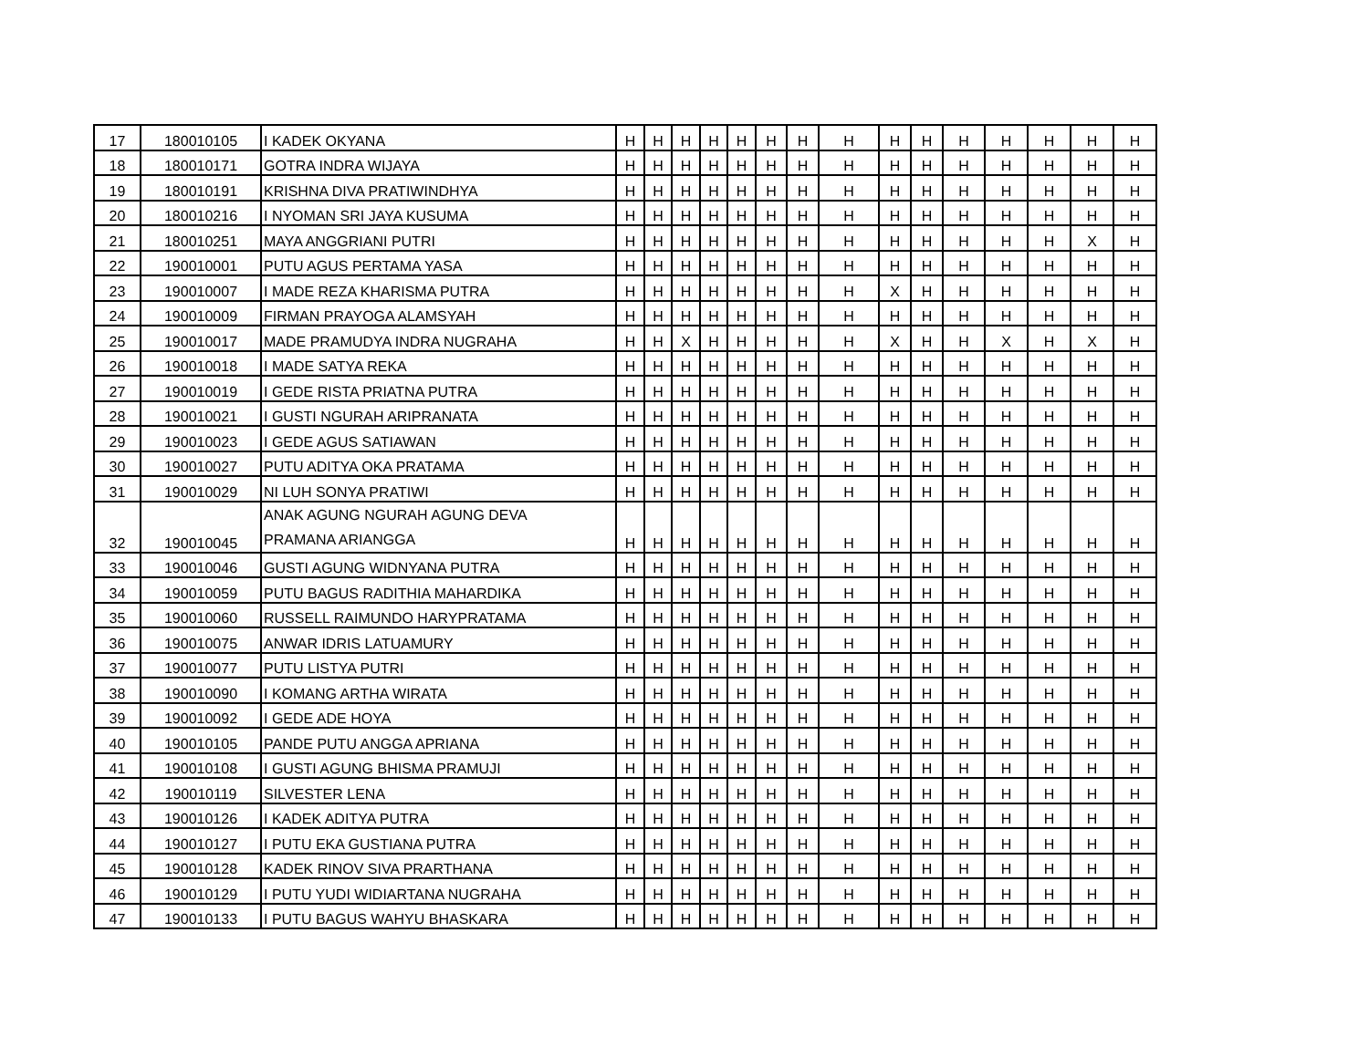| 17 | 180010105 | I KADEK OKYANA | H | H | H | H | H | H | H | H | H | H | H | H | H | H | H |
| 18 | 180010171 | GOTRA INDRA WIJAYA | H | H | H | H | H | H | H | H | H | H | H | H | H | H | H |
| 19 | 180010191 | KRISHNA DIVA PRATIWINDHYA | H | H | H | H | H | H | H | H | H | H | H | H | H | H | H |
| 20 | 180010216 | I NYOMAN SRI JAYA KUSUMA | H | H | H | H | H | H | H | H | H | H | H | H | H | H | H |
| 21 | 180010251 | MAYA ANGGRIANI PUTRI | H | H | H | H | H | H | H | H | H | H | H | H | H | X | H |
| 22 | 190010001 | PUTU AGUS PERTAMA YASA | H | H | H | H | H | H | H | H | H | H | H | H | H | H | H |
| 23 | 190010007 | I MADE REZA KHARISMA PUTRA | H | H | H | H | H | H | H | H | X | H | H | H | H | H | H |
| 24 | 190010009 | FIRMAN PRAYOGA ALAMSYAH | H | H | H | H | H | H | H | H | H | H | H | H | H | H | H |
| 25 | 190010017 | MADE PRAMUDYA INDRA NUGRAHA | H | H | X | H | H | H | H | H | X | H | H | X | H | X | H |
| 26 | 190010018 | I MADE SATYA REKA | H | H | H | H | H | H | H | H | H | H | H | H | H | H | H |
| 27 | 190010019 | I GEDE RISTA PRIATNA PUTRA | H | H | H | H | H | H | H | H | H | H | H | H | H | H | H |
| 28 | 190010021 | I GUSTI NGURAH ARIPRANATA | H | H | H | H | H | H | H | H | H | H | H | H | H | H | H |
| 29 | 190010023 | I GEDE AGUS SATIAWAN | H | H | H | H | H | H | H | H | H | H | H | H | H | H | H |
| 30 | 190010027 | PUTU ADITYA OKA PRATAMA | H | H | H | H | H | H | H | H | H | H | H | H | H | H | H |
| 31 | 190010029 | NI LUH SONYA PRATIWI | H | H | H | H | H | H | H | H | H | H | H | H | H | H | H |
| 32 | 190010045 | ANAK AGUNG NGURAH AGUNG DEVA PRAMANA ARIANGGA | H | H | H | H | H | H | H | H | H | H | H | H | H | H | H |
| 33 | 190010046 | GUSTI AGUNG WIDNYANA PUTRA | H | H | H | H | H | H | H | H | H | H | H | H | H | H | H |
| 34 | 190010059 | PUTU BAGUS RADITHIA MAHARDIKA | H | H | H | H | H | H | H | H | H | H | H | H | H | H | H |
| 35 | 190010060 | RUSSELL RAIMUNDO HARYPRATAMA | H | H | H | H | H | H | H | H | H | H | H | H | H | H | H |
| 36 | 190010075 | ANWAR IDRIS LATUAMURY | H | H | H | H | H | H | H | H | H | H | H | H | H | H | H |
| 37 | 190010077 | PUTU LISTYA PUTRI | H | H | H | H | H | H | H | H | H | H | H | H | H | H | H |
| 38 | 190010090 | I KOMANG ARTHA WIRATA | H | H | H | H | H | H | H | H | H | H | H | H | H | H | H |
| 39 | 190010092 | I GEDE ADE HOYA | H | H | H | H | H | H | H | H | H | H | H | H | H | H | H |
| 40 | 190010105 | PANDE PUTU ANGGA APRIANA | H | H | H | H | H | H | H | H | H | H | H | H | H | H | H |
| 41 | 190010108 | I GUSTI AGUNG BHISMA PRAMUJI | H | H | H | H | H | H | H | H | H | H | H | H | H | H | H |
| 42 | 190010119 | SILVESTER LENA | H | H | H | H | H | H | H | H | H | H | H | H | H | H | H |
| 43 | 190010126 | I KADEK ADITYA PUTRA | H | H | H | H | H | H | H | H | H | H | H | H | H | H | H |
| 44 | 190010127 | I PUTU EKA GUSTIANA PUTRA | H | H | H | H | H | H | H | H | H | H | H | H | H | H | H |
| 45 | 190010128 | KADEK RINOV SIVA PRARTHANA | H | H | H | H | H | H | H | H | H | H | H | H | H | H | H |
| 46 | 190010129 | I PUTU YUDI WIDIARTANA NUGRAHA | H | H | H | H | H | H | H | H | H | H | H | H | H | H | H |
| 47 | 190010133 | I PUTU BAGUS WAHYU BHASKARA | H | H | H | H | H | H | H | H | H | H | H | H | H | H | H |